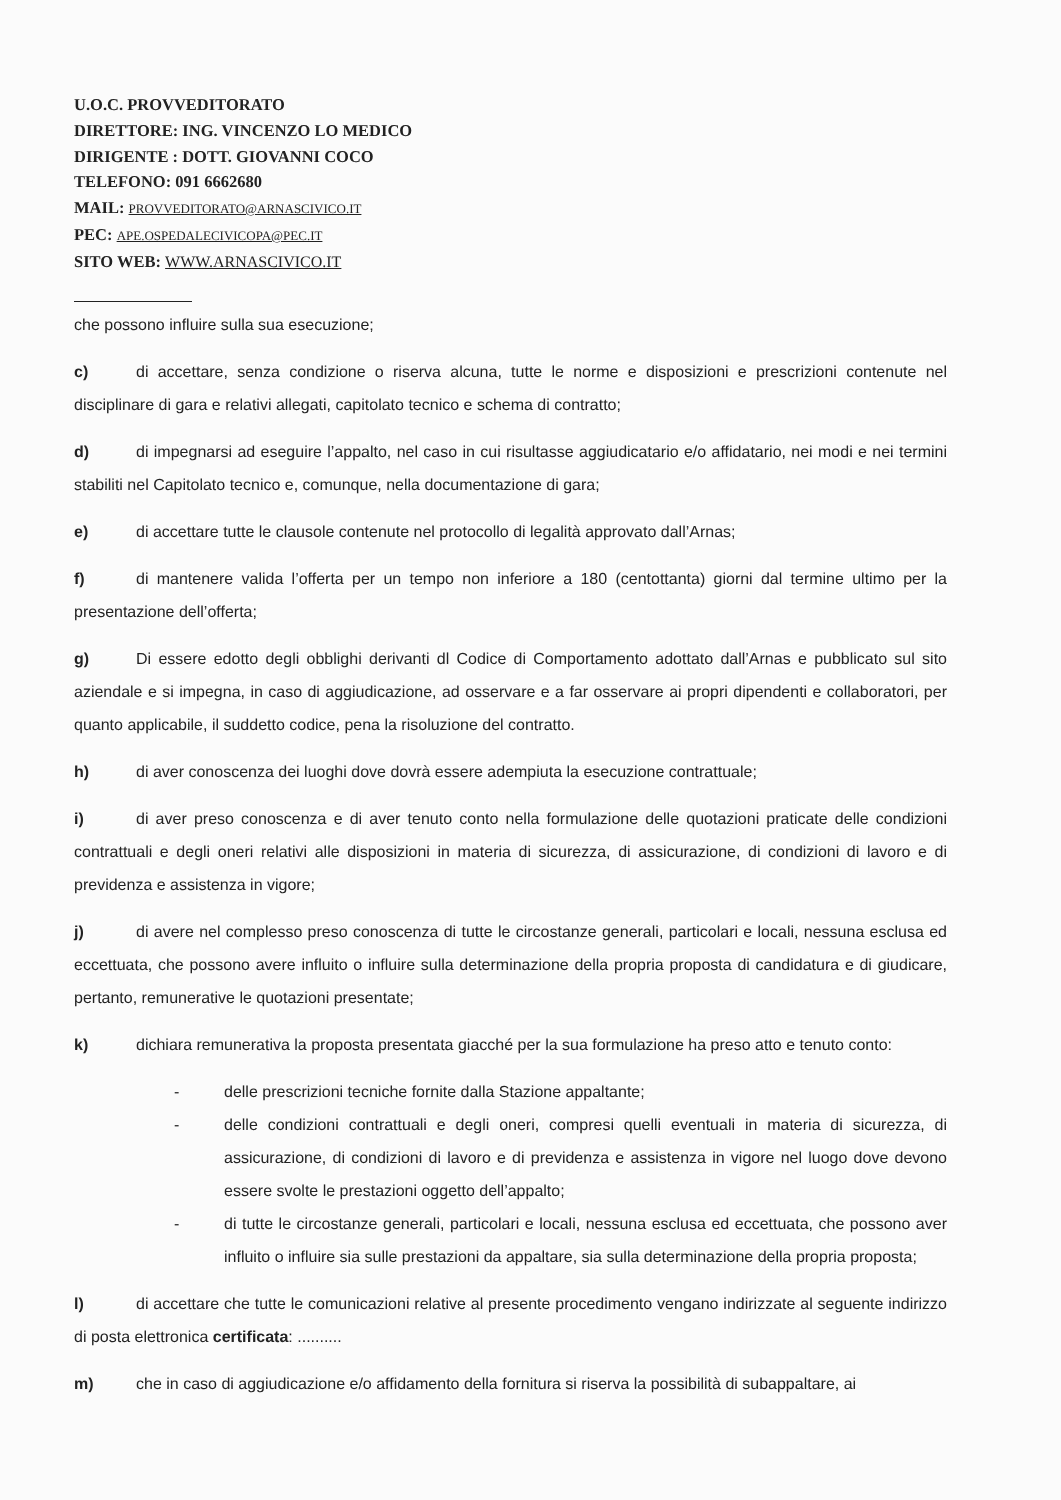U.O.C. PROVVEDITORATO
DIRETTORE: ING. VINCENZO LO MEDICO
DIRIGENTE : DOTT. GIOVANNI COCO
TELEFONO: 091 6662680
MAIL: PROVVEDITORATO@ARNASCIVICO.IT
PEC: APE.OSPEDALECIVICOPA@PEC.IT
SITO WEB: WWW.ARNASCIVICO.IT
che possono influire sulla sua esecuzione;
c) di accettare, senza condizione o riserva alcuna, tutte le norme e disposizioni e prescrizioni contenute nel disciplinare di gara e relativi allegati, capitolato tecnico e schema di contratto;
d) di impegnarsi ad eseguire l’appalto, nel caso in cui risultasse aggiudicatario e/o affidatario, nei modi e nei termini stabiliti nel Capitolato tecnico e, comunque, nella documentazione di gara;
e) di accettare tutte le clausole contenute nel protocollo di legalità approvato dall’Arnas;
f) di mantenere valida l’offerta per un tempo non inferiore a 180 (centottanta) giorni dal termine ultimo per la presentazione dell’offerta;
g) Di essere edotto degli obblighi derivanti dl Codice di Comportamento adottato dall’Arnas e pubblicato sul sito aziendale e si impegna, in caso di aggiudicazione, ad osservare e a far osservare ai propri dipendenti e collaboratori, per quanto applicabile, il suddetto codice, pena la risoluzione del contratto.
h) di aver conoscenza dei luoghi dove dovrà essere adempiuta la esecuzione contrattuale;
i) di aver preso conoscenza e di aver tenuto conto nella formulazione delle quotazioni praticate delle condizioni contrattuali e degli oneri relativi alle disposizioni in materia di sicurezza, di assicurazione, di condizioni di lavoro e di previdenza e assistenza in vigore;
j) di avere nel complesso preso conoscenza di tutte le circostanze generali, particolari e locali, nessuna esclusa ed eccettuata, che possono avere influito o influire sulla determinazione della propria proposta di candidatura e di giudicare, pertanto, remunerative le quotazioni presentate;
k) dichiara remunerativa la proposta presentata giacché per la sua formulazione ha preso atto e tenuto conto:
- delle prescrizioni tecniche fornite dalla Stazione appaltante;
- delle condizioni contrattuali e degli oneri, compresi quelli eventuali in materia di sicurezza, di assicurazione, di condizioni di lavoro e di previdenza e assistenza in vigore nel luogo dove devono essere svolte le prestazioni oggetto dell’appalto;
- di tutte le circostanze generali, particolari e locali, nessuna esclusa ed eccettuata, che possono aver influito o influire sia sulle prestazioni da appaltare, sia sulla determinazione della propria proposta;
l) di accettare che tutte le comunicazioni relative al presente procedimento vengano indirizzate al seguente indirizzo di posta elettronica certificata: ..........
m) che in caso di aggiudicazione e/o affidamento della fornitura si riserva la possibilità di subappaltare, ai